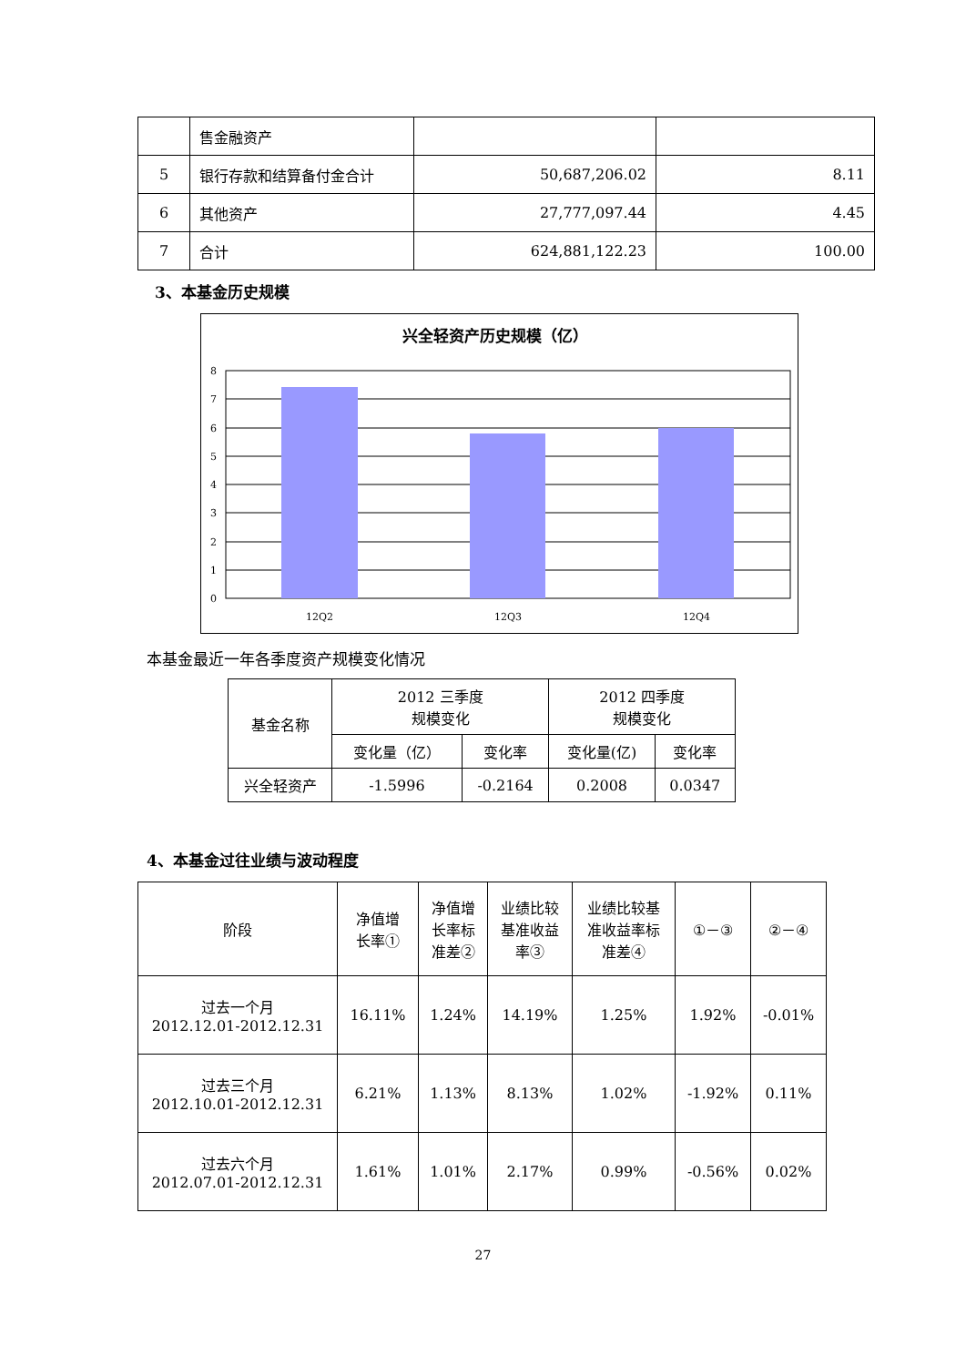| | 售金融资产 | | |
| 5 | 银行存款和结算备付金合计 | 50,687,206.02 | 8.11 |
| 6 | 其他资产 | 27,777,097.44 | 4.45 |
| 7 | 合计 | 624,881,122.23 | 100.00 |
3、本基金历史规模
兴全轻资产历史规模（亿）
8
7
6
5
4
3
2
1
0
12Q2
12Q3
12Q4
本基金最近一年各季度资产规模变化情况
| 基金名称 | 2012 三季度 规模变化 | | 2012 四季度 规模变化 | |
| | 变化量（亿） | 变化率 | 变化量(亿) | 变化率 |
| 兴全轻资产 | -1.5996 | -0.2164 | 0.2008 | 0.0347 |
4、本基金过往业绩与波动程度
| 阶段 | 净值增 长率① | 净值增 长率标 准差② | 业绩比较 基准收益 率③ | 业绩比较基 准收益率标 准差④ | ①－③ | ②－④ |
| 过去一个月 2012.12.01-2012.12.31 | 16.11% | 1.24% | 14.19% | 1.25% | 1.92% | -0.01% |
| 过去三个月 2012.10.01-2012.12.31 | 6.21% | 1.13% | 8.13% | 1.02% | -1.92% | 0.11% |
| 过去六个月 2012.07.01-2012.12.31 | 1.61% | 1.01% | 2.17% | 0.99% | -0.56% | 0.02% |
27